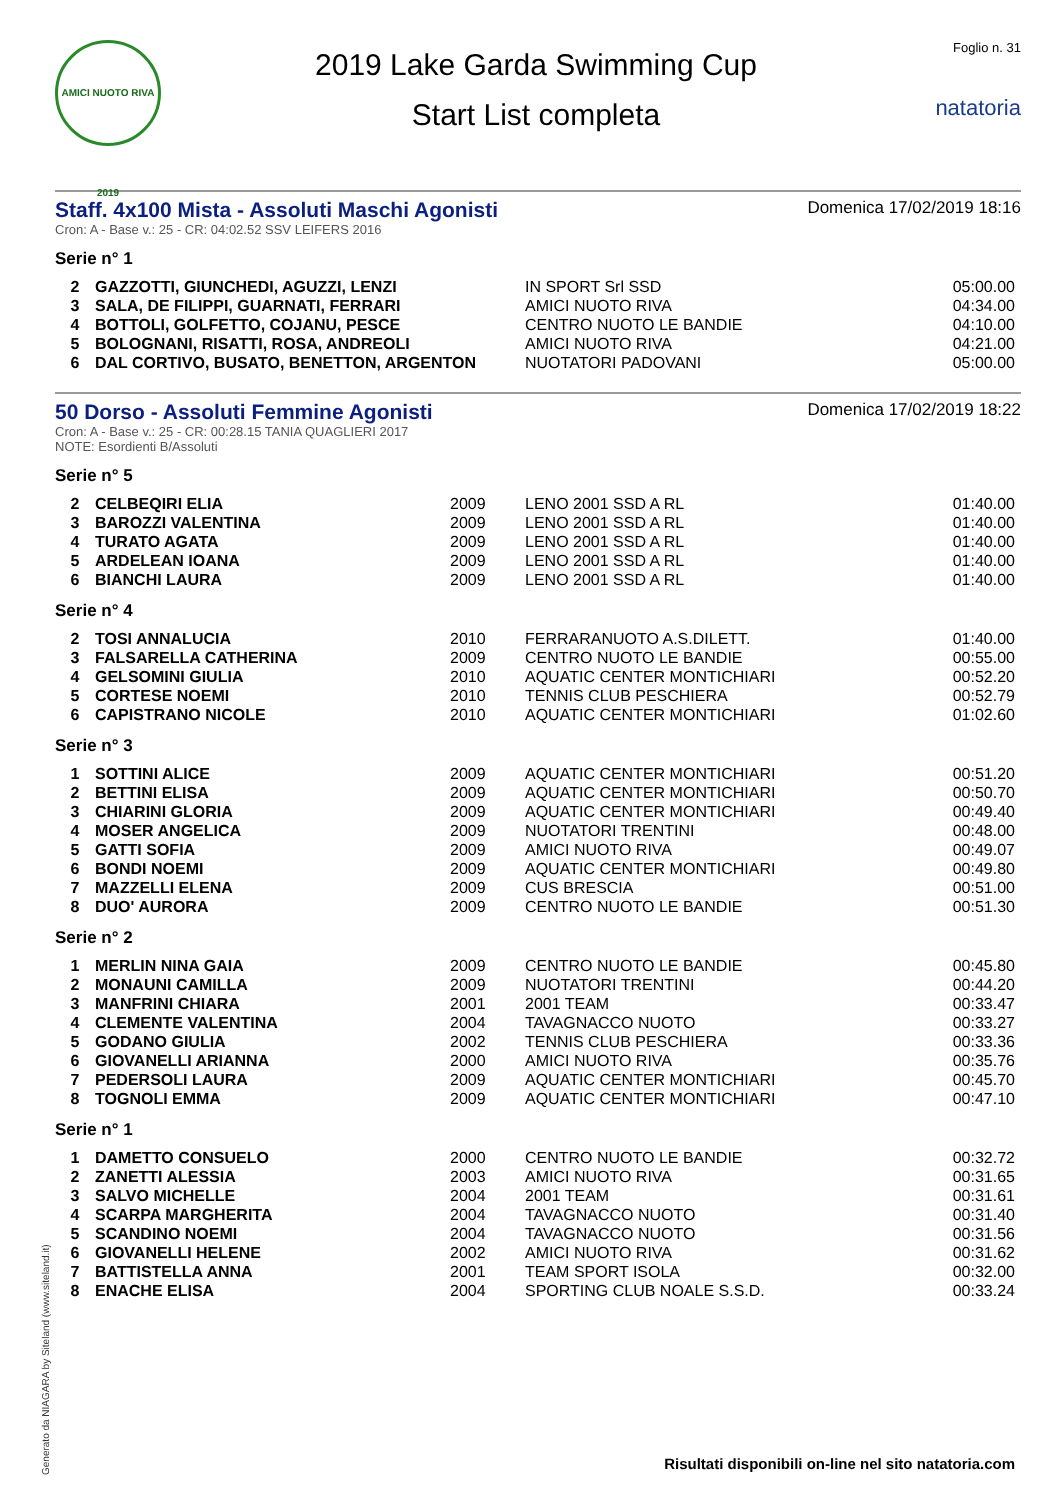AMICI NUOTO RIVA 2019
2019 Lake Garda Swimming Cup
Start List completa
Foglio n. 31
natatoria
Staff. 4x100 Mista - Assoluti Maschi Agonisti
Domenica 17/02/2019 18:16
Cron: A - Base v.: 25 - CR: 04:02.52 SSV LEIFERS 2016
Serie n° 1
| 2 | GAZZOTTI, GIUNCHEDI, AGUZZI, LENZI | IN SPORT Srl SSD | 05:00.00 |
| 3 | SALA, DE FILIPPI, GUARNATI, FERRARI | AMICI NUOTO RIVA | 04:34.00 |
| 4 | BOTTOLI, GOLFETTO, COJANU, PESCE | CENTRO NUOTO LE BANDIE | 04:10.00 |
| 5 | BOLOGNANI, RISATTI, ROSA, ANDREOLI | AMICI NUOTO RIVA | 04:21.00 |
| 6 | DAL CORTIVO, BUSATO, BENETTON, ARGENTON | NUOTATORI PADOVANI | 05:00.00 |
50 Dorso - Assoluti Femmine Agonisti
Domenica 17/02/2019 18:22
Cron: A - Base v.: 25 - CR: 00:28.15 TANIA QUAGLIERI 2017
NOTE: Esordienti B/Assoluti
Serie n° 5
| 2 | CELBEQIRI ELIA | 2009 | LENO 2001 SSD A RL | 01:40.00 |
| 3 | BAROZZI VALENTINA | 2009 | LENO 2001 SSD A RL | 01:40.00 |
| 4 | TURATO AGATA | 2009 | LENO 2001 SSD A RL | 01:40.00 |
| 5 | ARDELEAN IOANA | 2009 | LENO 2001 SSD A RL | 01:40.00 |
| 6 | BIANCHI LAURA | 2009 | LENO 2001 SSD A RL | 01:40.00 |
Serie n° 4
| 2 | TOSI ANNALUCIA | 2010 | FERRARANUOTO A.S.DILETT. | 01:40.00 |
| 3 | FALSARELLA CATHERINA | 2009 | CENTRO NUOTO LE BANDIE | 00:55.00 |
| 4 | GELSOMINI GIULIA | 2010 | AQUATIC CENTER MONTICHIARI | 00:52.20 |
| 5 | CORTESE NOEMI | 2010 | TENNIS CLUB PESCHIERA | 00:52.79 |
| 6 | CAPISTRANO NICOLE | 2010 | AQUATIC CENTER MONTICHIARI | 01:02.60 |
Serie n° 3
| 1 | SOTTINI ALICE | 2009 | AQUATIC CENTER MONTICHIARI | 00:51.20 |
| 2 | BETTINI ELISA | 2009 | AQUATIC CENTER MONTICHIARI | 00:50.70 |
| 3 | CHIARINI GLORIA | 2009 | AQUATIC CENTER MONTICHIARI | 00:49.40 |
| 4 | MOSER ANGELICA | 2009 | NUOTATORI TRENTINI | 00:48.00 |
| 5 | GATTI SOFIA | 2009 | AMICI NUOTO RIVA | 00:49.07 |
| 6 | BONDI NOEMI | 2009 | AQUATIC CENTER MONTICHIARI | 00:49.80 |
| 7 | MAZZELLI ELENA | 2009 | CUS BRESCIA | 00:51.00 |
| 8 | DUO' AURORA | 2009 | CENTRO NUOTO LE BANDIE | 00:51.30 |
Serie n° 2
| 1 | MERLIN NINA GAIA | 2009 | CENTRO NUOTO LE BANDIE | 00:45.80 |
| 2 | MONAUNI CAMILLA | 2009 | NUOTATORI TRENTINI | 00:44.20 |
| 3 | MANFRINI CHIARA | 2001 | 2001 TEAM | 00:33.47 |
| 4 | CLEMENTE VALENTINA | 2004 | TAVAGNACCO NUOTO | 00:33.27 |
| 5 | GODANO GIULIA | 2002 | TENNIS CLUB PESCHIERA | 00:33.36 |
| 6 | GIOVANELLI ARIANNA | 2000 | AMICI NUOTO RIVA | 00:35.76 |
| 7 | PEDERSOLI LAURA | 2009 | AQUATIC CENTER MONTICHIARI | 00:45.70 |
| 8 | TOGNOLI EMMA | 2009 | AQUATIC CENTER MONTICHIARI | 00:47.10 |
Serie n° 1
| 1 | DAMETTO CONSUELO | 2000 | CENTRO NUOTO LE BANDIE | 00:32.72 |
| 2 | ZANETTI ALESSIA | 2003 | AMICI NUOTO RIVA | 00:31.65 |
| 3 | SALVO MICHELLE | 2004 | 2001 TEAM | 00:31.61 |
| 4 | SCARPA MARGHERITA | 2004 | TAVAGNACCO NUOTO | 00:31.40 |
| 5 | SCANDINO NOEMI | 2004 | TAVAGNACCO NUOTO | 00:31.56 |
| 6 | GIOVANELLI HELENE | 2002 | AMICI NUOTO RIVA | 00:31.62 |
| 7 | BATTISTELLA ANNA | 2001 | TEAM SPORT ISOLA | 00:32.00 |
| 8 | ENACHE ELISA | 2004 | SPORTING CLUB NOALE S.S.D. | 00:33.24 |
Generato da NIAGARA by Siteland (www.siteland.it)
Risultati disponibili on-line nel sito natatoria.com